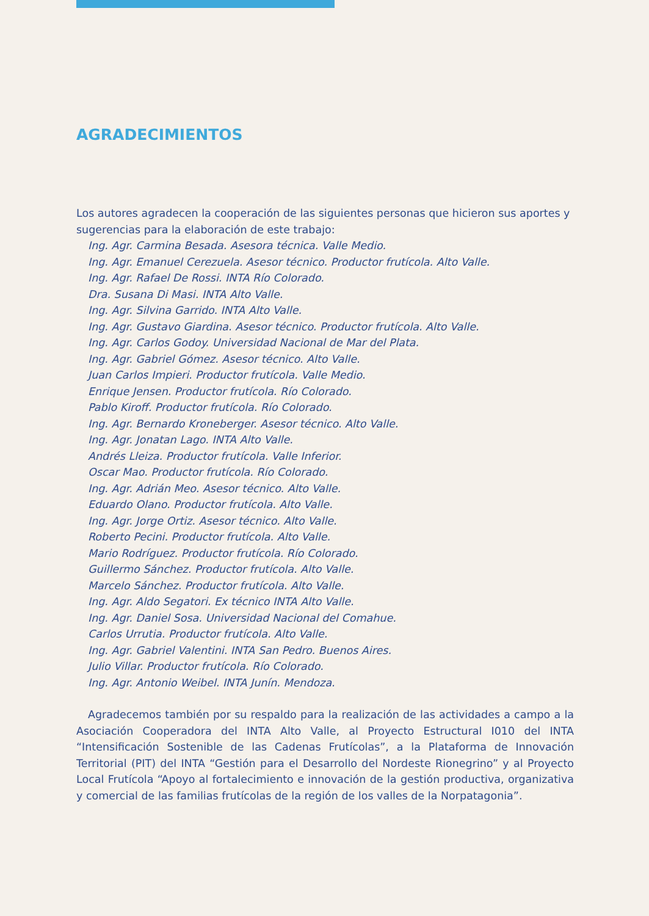AGRADECIMIENTOS
Los autores agradecen la cooperación de las siguientes personas que hicieron sus aportes y sugerencias para la elaboración de este trabajo:
Ing. Agr. Carmina Besada. Asesora técnica. Valle Medio.
Ing. Agr. Emanuel Cerezuela. Asesor técnico. Productor frutícola. Alto Valle.
Ing. Agr. Rafael De Rossi. INTA Río Colorado.
Dra. Susana Di Masi. INTA Alto Valle.
Ing. Agr. Silvina Garrido. INTA Alto Valle.
Ing. Agr. Gustavo Giardina. Asesor técnico. Productor frutícola. Alto Valle.
Ing. Agr. Carlos Godoy. Universidad Nacional de Mar del Plata.
Ing. Agr. Gabriel Gómez. Asesor técnico. Alto Valle.
Juan Carlos Impieri. Productor frutícola. Valle Medio.
Enrique Jensen. Productor frutícola. Río Colorado.
Pablo Kiroff. Productor frutícola. Río Colorado.
Ing. Agr. Bernardo Kroneberger. Asesor técnico. Alto Valle.
Ing. Agr. Jonatan Lago. INTA Alto Valle.
Andrés Lleiza. Productor frutícola. Valle Inferior.
Oscar Mao. Productor frutícola. Río Colorado.
Ing. Agr. Adrián Meo. Asesor técnico. Alto Valle.
Eduardo Olano. Productor frutícola. Alto Valle.
Ing. Agr. Jorge Ortiz. Asesor técnico. Alto Valle.
Roberto Pecini. Productor frutícola. Alto Valle.
Mario Rodríguez. Productor frutícola. Río Colorado.
Guillermo Sánchez. Productor frutícola. Alto Valle.
Marcelo Sánchez. Productor frutícola. Alto Valle.
Ing. Agr. Aldo Segatori. Ex técnico INTA Alto Valle.
Ing. Agr. Daniel Sosa. Universidad Nacional del Comahue.
Carlos Urrutia. Productor frutícola. Alto Valle.
Ing. Agr. Gabriel Valentini. INTA San Pedro. Buenos Aires.
Julio Villar. Productor frutícola. Río Colorado.
Ing. Agr. Antonio Weibel. INTA Junín. Mendoza.
Agradecemos también por su respaldo para la realización de las actividades a campo a la Asociación Cooperadora del INTA Alto Valle, al Proyecto Estructural I010 del INTA “Intensificación Sostenible de las Cadenas Frutícolas”, a la Plataforma de Innovación Territorial (PIT) del INTA “Gestión para el Desarrollo del Nordeste Rionegrino” y al Proyecto Local Frutícola “Apoyo al fortalecimiento e innovación de la gestión productiva, organizativa y comercial de las familias frutícolas de la región de los valles de la Norpatagonia”.